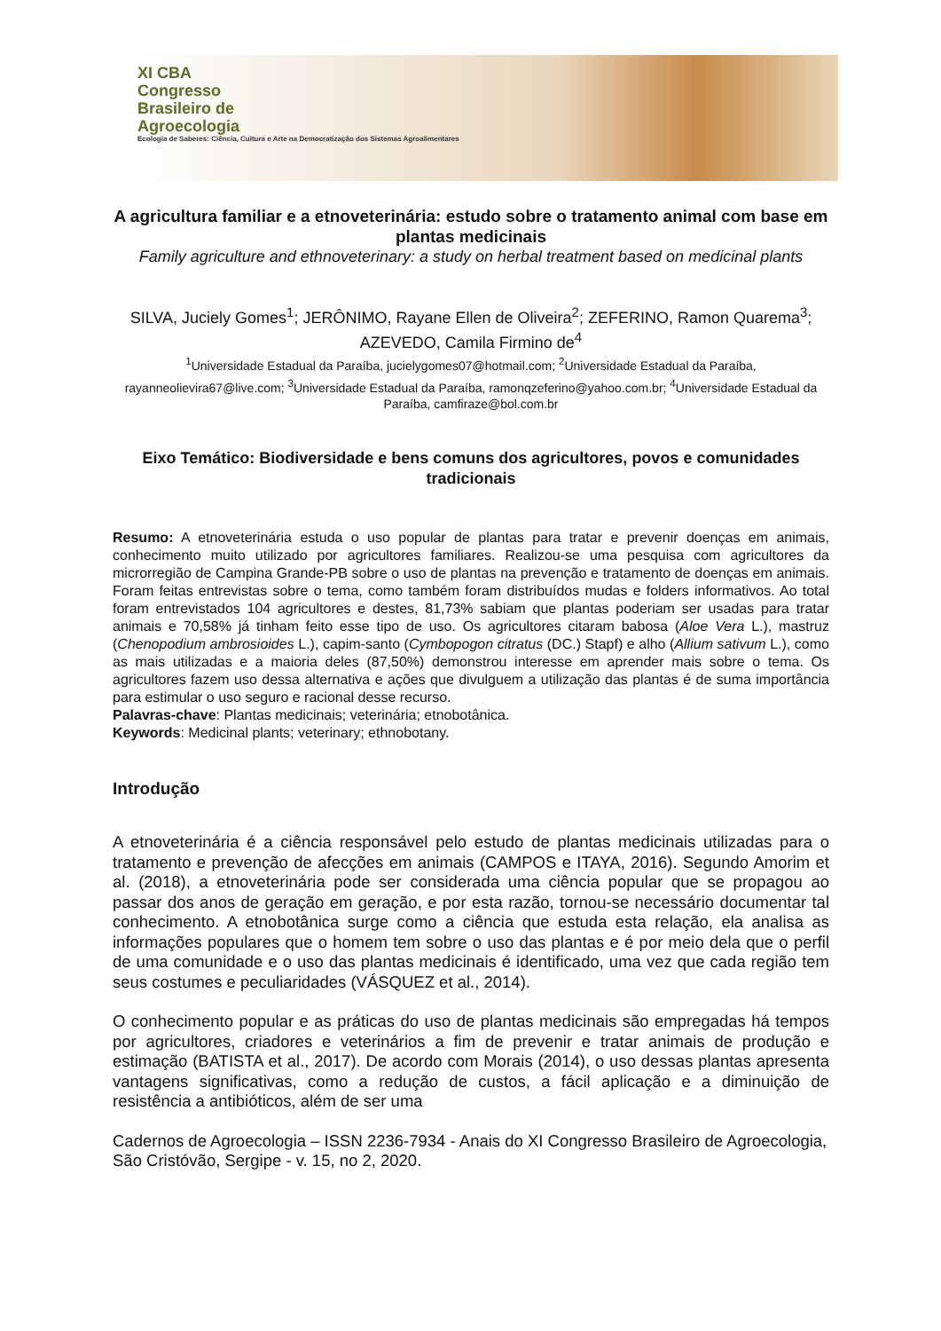XI CBA
Congresso
Brasileiro de
Agroecologia
Ecologia de Saberes: Ciência, Cultura e Arte na Democratização dos Sistemas Agroalimentares
A agricultura familiar e a etnoveterinária: estudo sobre o tratamento animal com base em plantas medicinais
Family agriculture and ethnoveterinary: a study on herbal treatment based on medicinal plants
SILVA, Juciely Gomes<sup>1</sup>; JERÔNIMO, Rayane Ellen de Oliveira<sup>2</sup>; ZEFERINO, Ramon Quarema<sup>3</sup>; AZEVEDO, Camila Firmino de<sup>4</sup>
<sup>1</sup> Universidade Estadual da Paraíba, jucielygomes07@hotmail.com; <sup>2</sup>Universidade Estadual da Paraíba, rayanneolievira67@live.com; <sup>3</sup>Universidade Estadual da Paraíba, ramonqzeferino@yahoo.com.br; <sup>4</sup>Universidade Estadual da Paraíba, camfiraze@bol.com.br
Eixo Temático: Biodiversidade e bens comuns dos agricultores, povos e comunidades tradicionais
Resumo: A etnoveterinária estuda o uso popular de plantas para tratar e prevenir doenças em animais, conhecimento muito utilizado por agricultores familiares. Realizou-se uma pesquisa com agricultores da microrregião de Campina Grande-PB sobre o uso de plantas na prevenção e tratamento de doenças em animais. Foram feitas entrevistas sobre o tema, como também foram distribuídos mudas e folders informativos. Ao total foram entrevistados 104 agricultores e destes, 81,73% sabiam que plantas poderiam ser usadas para tratar animais e 70,58% já tinham feito esse tipo de uso. Os agricultores citaram babosa (Aloe Vera L.), mastruz (Chenopodium ambrosioides L.), capim-santo (Cymbopogon citratus (DC.) Stapf) e alho (Allium sativum L.), como as mais utilizadas e a maioria deles (87,50%) demonstrou interesse em aprender mais sobre o tema. Os agricultores fazem uso dessa alternativa e ações que divulguem a utilização das plantas é de suma importância para estimular o uso seguro e racional desse recurso.
Palavras-chave: Plantas medicinais; veterinária; etnobotânica.
Keywords: Medicinal plants; veterinary; ethnobotany.
Introdução
A etnoveterinária é a ciência responsável pelo estudo de plantas medicinais utilizadas para o tratamento e prevenção de afecções em animais (CAMPOS e ITAYA, 2016). Segundo Amorim et al. (2018), a etnoveterinária pode ser considerada uma ciência popular que se propagou ao passar dos anos de geração em geração, e por esta razão, tornou-se necessário documentar tal conhecimento. A etnobotânica surge como a ciência que estuda esta relação, ela analisa as informações populares que o homem tem sobre o uso das plantas e é por meio dela que o perfil de uma comunidade e o uso das plantas medicinais é identificado, uma vez que cada região tem seus costumes e peculiaridades (VÁSQUEZ et al., 2014).
O conhecimento popular e as práticas do uso de plantas medicinais são empregadas há tempos por agricultores, criadores e veterinários a fim de prevenir e tratar animais de produção e estimação (BATISTA et al., 2017). De acordo com Morais (2014), o uso dessas plantas apresenta vantagens significativas, como a redução de custos, a fácil aplicação e a diminuição de resistência a antibióticos, além de ser uma
Cadernos de Agroecologia – ISSN 2236-7934 - Anais do XI Congresso Brasileiro de Agroecologia, São Cristóvão, Sergipe - v. 15, no 2, 2020.